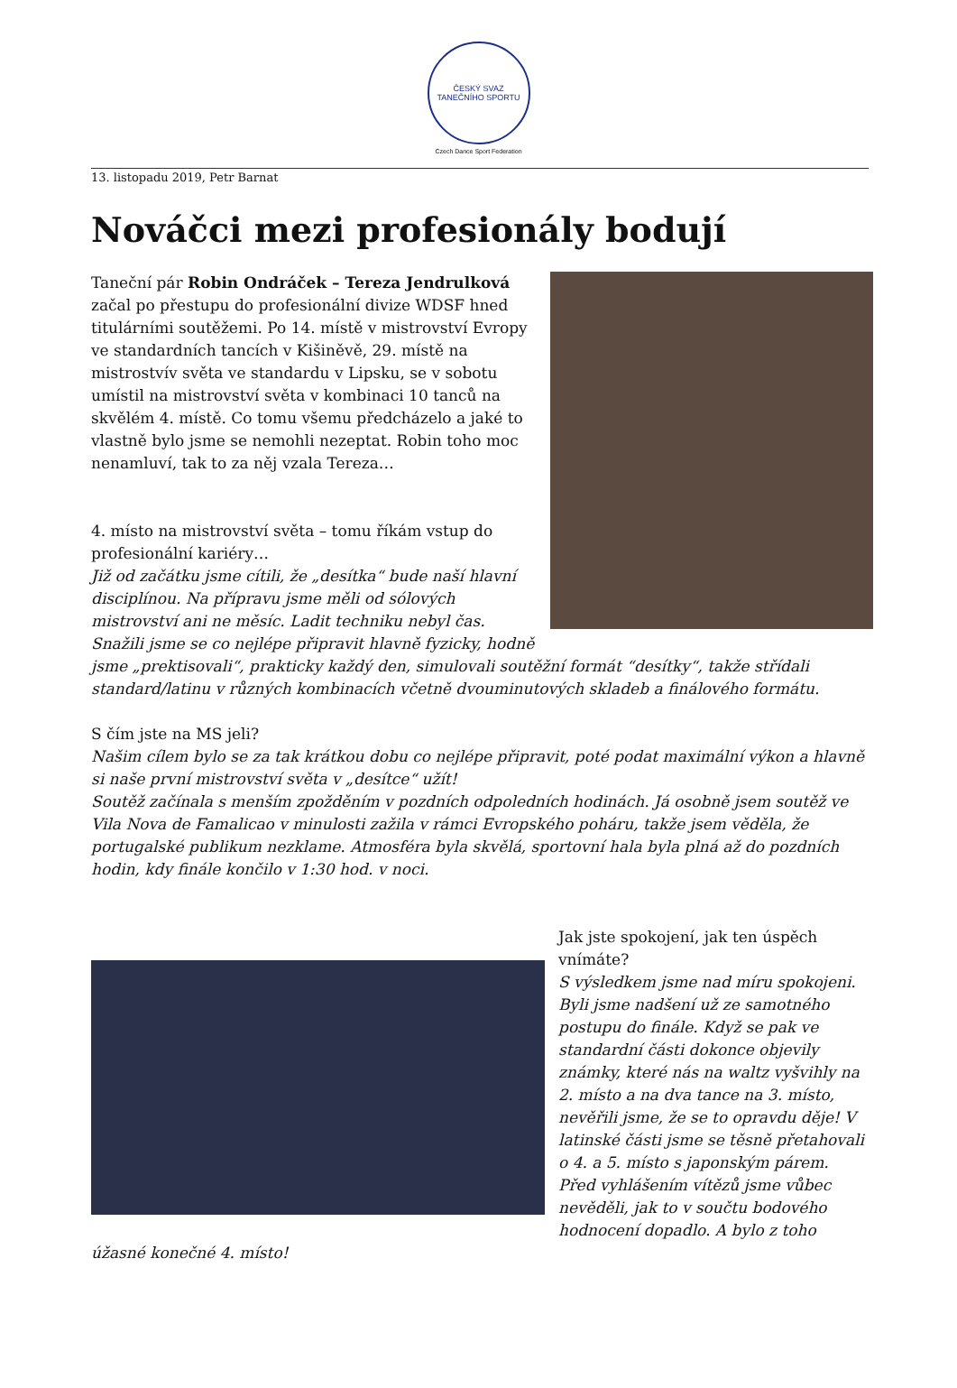ČESKÝ SVAZ TANEČNÍHO SPORTU
Czech Dance Sport Federation
13. listopadu 2019, Petr Barnat
Nováčci mezi profesionály bodují
Taneční pár Robin Ondráček – Tereza Jendrulková začal po přestupu do profesionální divize WDSF hned titulárními soutěžemi. Po 14. místě v mistrovství Evropy ve standardních tancích v Kišiněvě, 29. místě na mistrostvív světa ve standardu v Lipsku, se v sobotu umístil na mistrovství světa v kombinaci 10 tanců na skvělém 4. místě. Co tomu všemu předcházelo a jaké to vlastně bylo jsme se nemohli nezeptat. Robin toho moc nenamluví, tak to za něj vzala Tereza…
4. místo na mistrovství světa – tomu říkám vstup do profesionální kariéry…
Již od začátku jsme cítili, že „desítka“ bude naší hlavní disciplínou. Na přípravu jsme měli od sólových mistrovství ani ne měsíc. Ladit techniku nebyl čas. Snažili jsme se co nejlépe připravit hlavně fyzicky, hodně jsme „prektisovali“, prakticky každý den, simulovali soutěžní formát “desítky“, takže střídali standard/latinu v různých kombinacích včetně dvouminutových skladeb a finálového formátu.
S čím jste na MS jeli?
Našim cílem bylo se za tak krátkou dobu co nejlépe připravit, poté podat maximální výkon a hlavně si naše první mistrovství světa v „desítce“ užít!
Soutěž začínala s menším zpožděním v pozdních odpoledních hodinách. Já osobně jsem soutěž ve Vila Nova de Famalicao v minulosti zažila v rámci Evropského poháru, takže jsem věděla, že portugalské publikum nezklame. Atmosféra byla skvělá, sportovní hala byla plná až do pozdních hodin, kdy finále končilo v 1:30 hod. v noci.
Jak jste spokojení, jak ten úspěch vnímáte?
S výsledkem jsme nad míru spokojeni. Byli jsme nadšení už ze samotného postupu do finále. Když se pak ve standardní části dokonce objevily známky, které nás na waltz vyšvihly na 2. místo a na dva tance na 3. místo, nevěřili jsme, že se to opravdu děje! V latinské části jsme se těsně přetahovali o 4. a 5. místo s japonským párem. Před vyhlášením vítězů jsme vůbec nevěděli, jak to v součtu bodového hodnocení dopadlo. A bylo z toho úžasné konečné 4. místo!